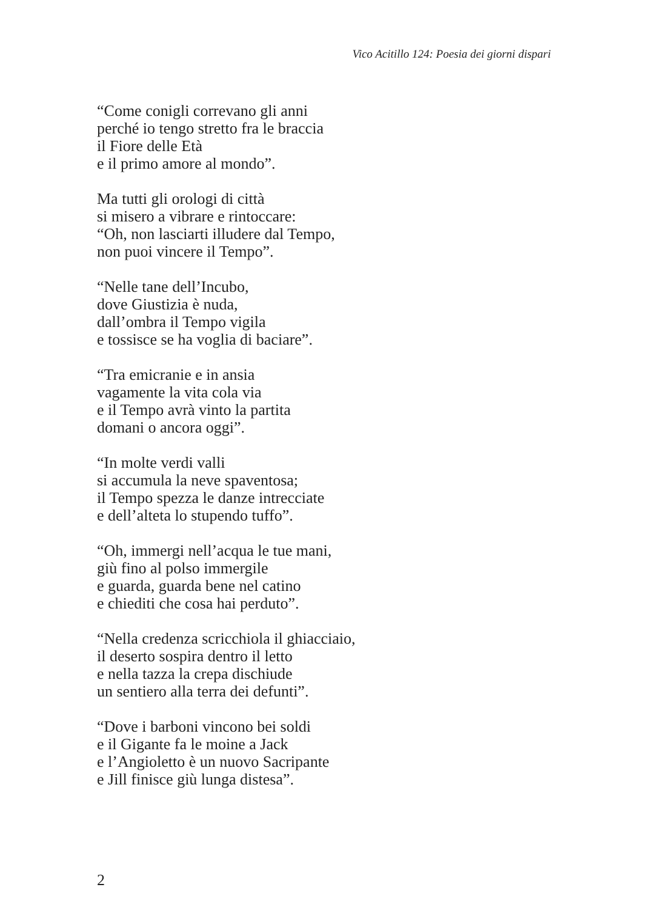Vico Acitillo 124: Poesia dei giorni dispari
“Come conigli correvano gli anni
perché io tengo stretto fra le braccia
il Fiore delle Età
e il primo amore al mondo”.
Ma tutti gli orologi di città
si misero a vibrare e rintoccare:
“Oh, non lasciarti illudere dal Tempo,
non puoi vincere il Tempo”.
“Nelle tane dell’Incubo,
dove Giustizia è nuda,
dall’ombra il Tempo vigila
e tossisce se ha voglia di baciare”.
“Tra emicranie e in ansia
vagamente la vita cola via
e il Tempo avrà vinto la partita
domani o ancora oggi”.
“In molte verdi valli
si accumula la neve spaventosa;
il Tempo spezza le danze intrecciate
e dell’alteta lo stupendo tuffo”.
“Oh, immergi nell’acqua le tue mani,
giù fino al polso immergile
e guarda, guarda bene nel catino
e chiediti che cosa hai perduto”.
“Nella credenza scricchiola il ghiacciaio,
il deserto sospira dentro il letto
e nella tazza la crepa dischiude
un sentiero alla terra dei defunti”.
“Dove i barboni vincono bei soldi
e il Gigante fa le moine a Jack
e l’Angioletto è un nuovo Sacripante
e Jill finisce giù lunga distesa”.
2